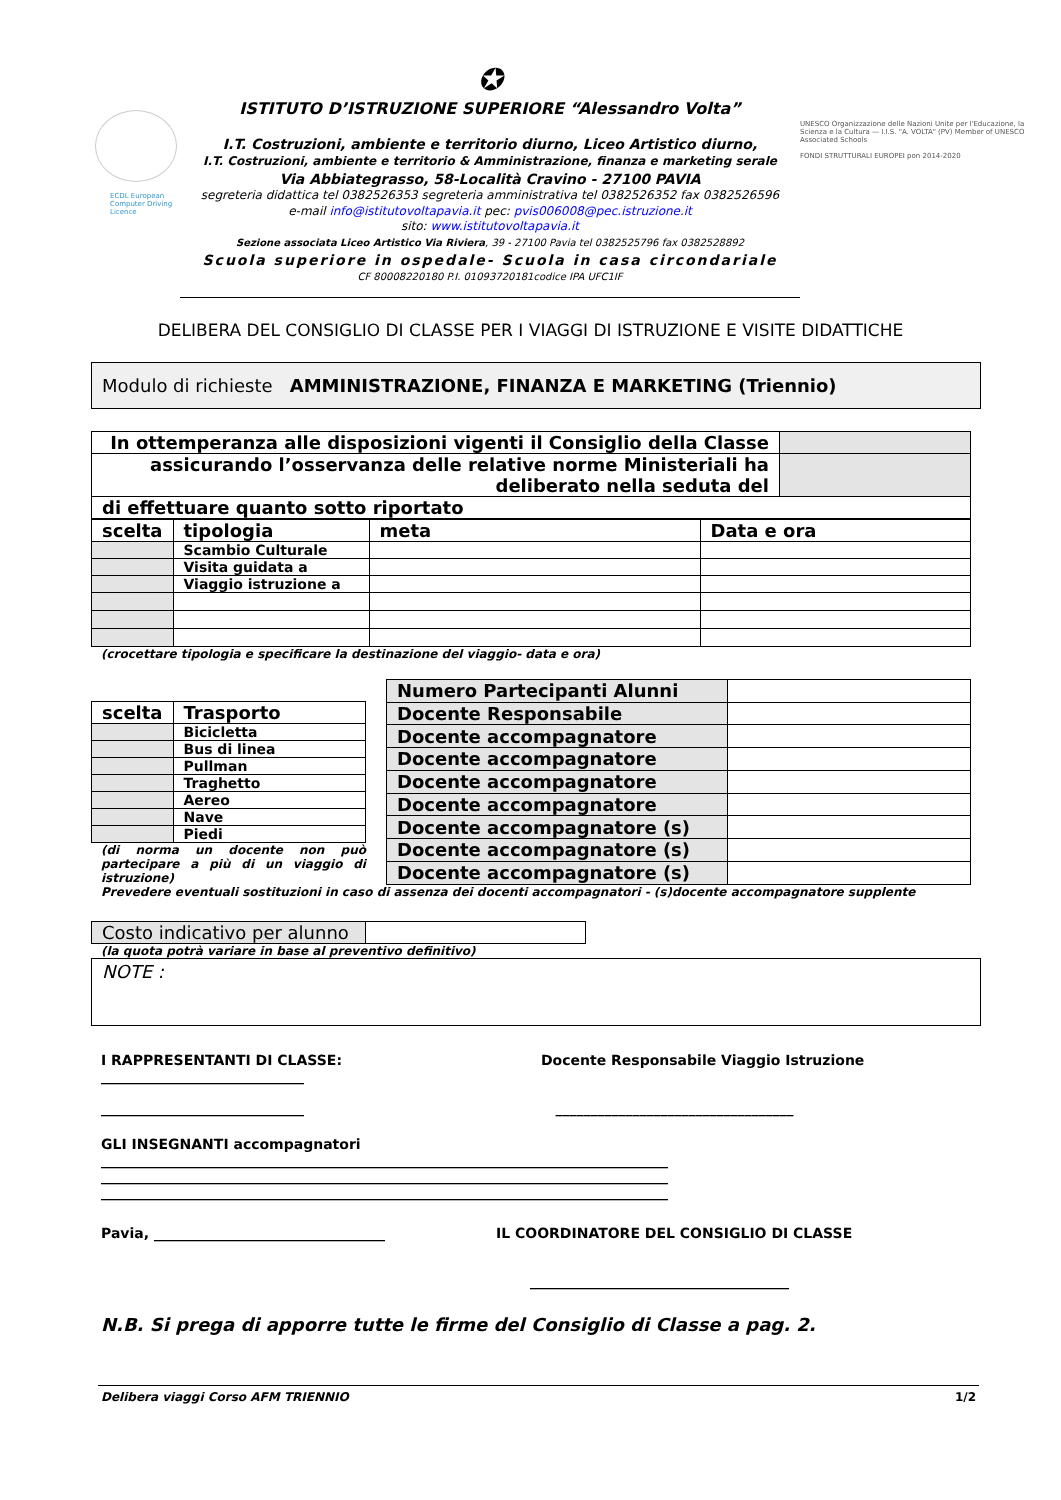ECDL European Computer Driving Licence
✪
ISTITUTO D’ISTRUZIONE SUPERIORE “Alessandro Volta”
I.T. Costruzioni, ambiente e territorio diurno, Liceo Artistico diurno,
I.T. Costruzioni, ambiente e territorio & Amministrazione, finanza e marketing serale
Via Abbiategrasso, 58-Località Cravino - 27100 PAVIA
segreteria didattica tel 0382526353 segreteria amministrativa tel 0382526352 fax 0382526596
e-mail info@istitutovoltapavia.it pec: pvis006008@pec.istruzione.it
sito: www.istitutovoltapavia.it
Sezione associata Liceo Artistico Via Riviera, 39 - 27100 Pavia tel 0382525796 fax 0382528892
Scuola superiore in ospedale- Scuola in casa circondariale
CF 80008220180 P.I. 01093720181codice IPA UFC1IF
UNESCO Organizzazione delle Nazioni Unite per l'Educazione, la Scienza e la Cultura — I.I.S. "A. VOLTA" (PV) Member of UNESCO Associated Schools
FONDI STRUTTURALI EUROPEI pon 2014-2020
DELIBERA DEL CONSIGLIO DI CLASSE PER I VIAGGI DI ISTRUZIONE E VISITE DIDATTICHE
Modulo di richieste AMMINISTRAZIONE, FINANZA E MARKETING (Triennio)
| In ottemperanza alle disposizioni vigenti il Consiglio della Classe | |
| assicurando l’osservanza delle relative norme Ministeriali ha deliberato nella seduta del | |
| di effettuare quanto sotto riportato | |
| scelta | tipologia | meta | Data e ora |
| | Scambio Culturale | | |
| | Visita guidata a | | |
| | Viaggio istruzione a | | |
(crocettare tipologia e specificare la destinazione del viaggio- data e ora)
| scelta | Trasporto |
| | Bicicletta |
| | Bus di linea |
| | Pullman |
| | Traghetto |
| | Aereo |
| | Nave |
| | Piedi |
(di norma un docente non può partecipare a più di un viaggio di istruzione)
| Numero Partecipanti Alunni | |
| Docente Responsabile | |
| Docente accompagnatore | |
| Docente accompagnatore | |
| Docente accompagnatore | |
| Docente accompagnatore | |
| Docente accompagnatore (s) | |
| Docente accompagnatore (s) | |
| Docente accompagnatore (s) | |
Prevedere eventuali sostituzioni in caso di assenza dei docenti accompagnatori - (s)docente accompagnatore supplente
| Costo indicativo per alunno | |
(la quota potrà variare in base al preventivo definitivo)
NOTE :
I RAPPRESENTANTI DI CLASSE:
_____________________________
_____________________________
Docente Responsabile Viaggio Istruzione
__________________________________
GLI INSEGNANTI accompagnatori
_________________________________________________________________________________
_________________________________________________________________________________
_________________________________________________________________________________
Pavia, _________________________________ IL COORDINATORE DEL CONSIGLIO DI CLASSE
_____________________________________
N.B. Si prega di apporre tutte le firme del Consiglio di Classe a pag. 2.
Delibera viaggi Corso AFM TRIENNIO 1/2